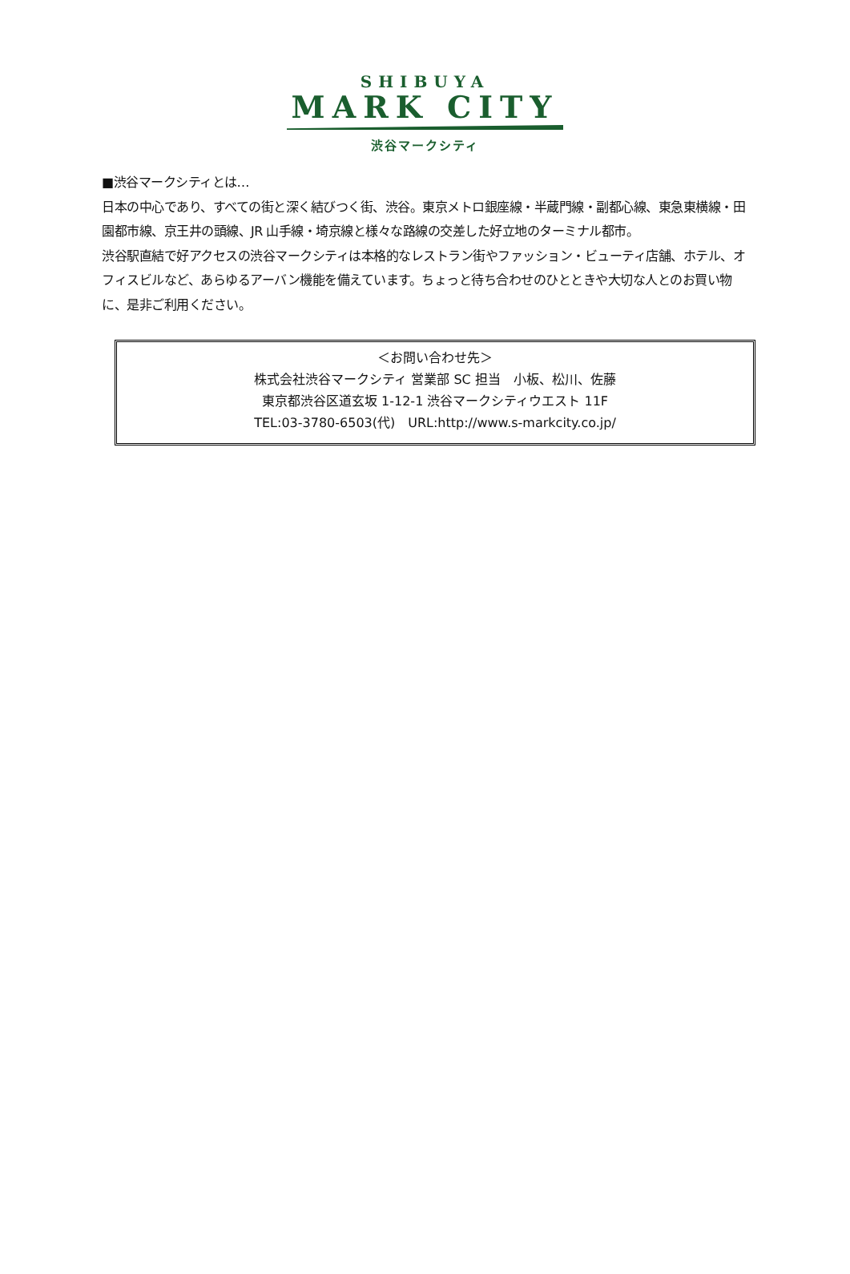SHIBUYA
MARK CITY
渋谷マークシティ
■渋谷マークシティとは…
日本の中心であり、すべての街と深く結びつく街、渋谷。東京メトロ銀座線・半蔵門線・副都心線、東急東横線・田園都市線、京王井の頭線、JR 山手線・埼京線と様々な路線の交差した好立地のターミナル都市。
渋谷駅直結で好アクセスの渋谷マークシティは本格的なレストラン街やファッション・ビューティ店舗、ホテル、オフィスビルなど、あらゆるアーバン機能を備えています。ちょっと待ち合わせのひとときや大切な人とのお買い物に、是非ご利用ください。
＜お問い合わせ先＞
株式会社渋谷マークシティ 営業部 SC 担当　小板、松川、佐藤
東京都渋谷区道玄坂 1-12-1 渋谷マークシティウエスト 11F
TEL:03-3780-6503(代)　URL:http://www.s-markcity.co.jp/